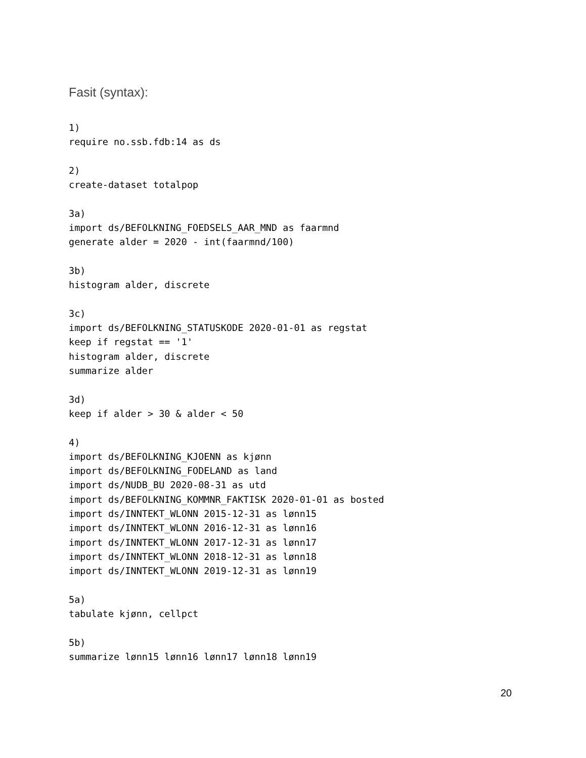Fasit (syntax):
1)
require no.ssb.fdb:14 as ds

2)
create-dataset totalpop

3a)
import ds/BEFOLKNING_FOEDSELS_AAR_MND as faarmnd
generate alder = 2020 - int(faarmnd/100)

3b)
histogram alder, discrete

3c)
import ds/BEFOLKNING_STATUSKODE 2020-01-01 as regstat
keep if regstat == '1'
histogram alder, discrete
summarize alder

3d)
keep if alder > 30 & alder < 50

4)
import ds/BEFOLKNING_KJOENN as kjønn
import ds/BEFOLKNING_FODELAND as land
import ds/NUDB_BU 2020-08-31 as utd
import ds/BEFOLKNING_KOMMNR_FAKTISK 2020-01-01 as bosted
import ds/INNTEKT_WLONN 2015-12-31 as lønn15
import ds/INNTEKT_WLONN 2016-12-31 as lønn16
import ds/INNTEKT_WLONN 2017-12-31 as lønn17
import ds/INNTEKT_WLONN 2018-12-31 as lønn18
import ds/INNTEKT_WLONN 2019-12-31 as lønn19

5a)
tabulate kjønn, cellpct

5b)
summarize lønn15 lønn16 lønn17 lønn18 lønn19
20